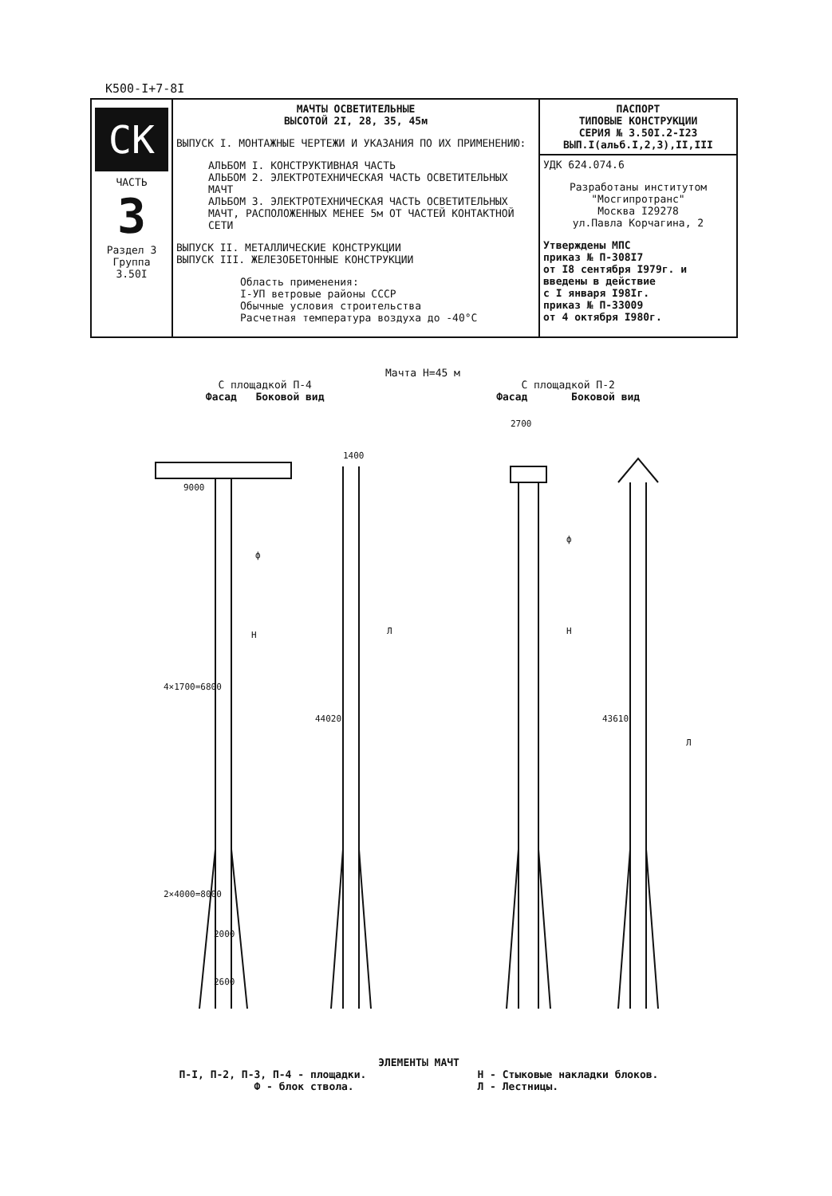К500-I+7-8I
| СК ЧАСТЬ 3 Раздел 3 Группа 3.50I | МАЧТЫ ОСВЕТИТЕЛЬНЫЕ ВЫСОТОЙ 2I, 28, 35, 45м ВЫПУСК I. МОНТАЖНЫЕ ЧЕРТЕЖИ И УКАЗАНИЯ ПО ИХ ПРИМЕНЕНИЮ: АЛЬБОМ I. КОНСТРУКТИВНАЯ ЧАСТЬ АЛЬБОМ 2. ЭЛЕКТРОТЕХНИЧЕСКАЯ ЧАСТЬ ОСВЕТИТЕЛЬНЫХ МАЧТ АЛЬБОМ 3. ЭЛЕКТРОТЕХНИЧЕСКАЯ ЧАСТЬ ОСВЕТИТЕЛЬНЫХ МАЧТ, РАСПОЛОЖЕННЫХ МЕНЕЕ 5м ОТ ЧАСТЕЙ КОНТАКТНОЙ СЕТИ ВЫПУСК II. МЕТАЛЛИЧЕСКИЕ КОНСТРУКЦИИ ВЫПУСК III. ЖЕЛЕЗОБЕТОННЫЕ КОНСТРУКЦИИ Область применения: I-УП ветровые районы СССР Обычные условия строительства Расчетная температура воздуха до -40°С | ПАСПОРТ ТИПОВЫЕ КОНСТРУКЦИИ СЕРИЯ № 3.50I.2-I23 ВЫП.I(альб.I,2,3),II,III |
| | | УДК 624.074.6 Разработаны институтом "Мосгипротранс" Москва I29278 ул.Павла Корчагина, 2 Утверждены МПС приказ № П-308I7 от I8 сентября I979г. и введены в действие с I января I98Iг. приказ № П-33009 от 4 октября I980г. |
Мачта Н=45 м
С площадкой П-4
Фасад Боковой вид
С площадкой П-2
Фасад Боковой вид
9000
1400
44020
2700
43610
ф
Н
Л
ф
Н
Л
4×1700=6800
2×4000=8000
2000
2600
ЭЛЕМЕНТЫ МАЧТ
П-I, П-2, П-3, П-4 - площадки.
Ф - блок ствола.
Н - Стыковые накладки блоков.
Л - Лестницы.